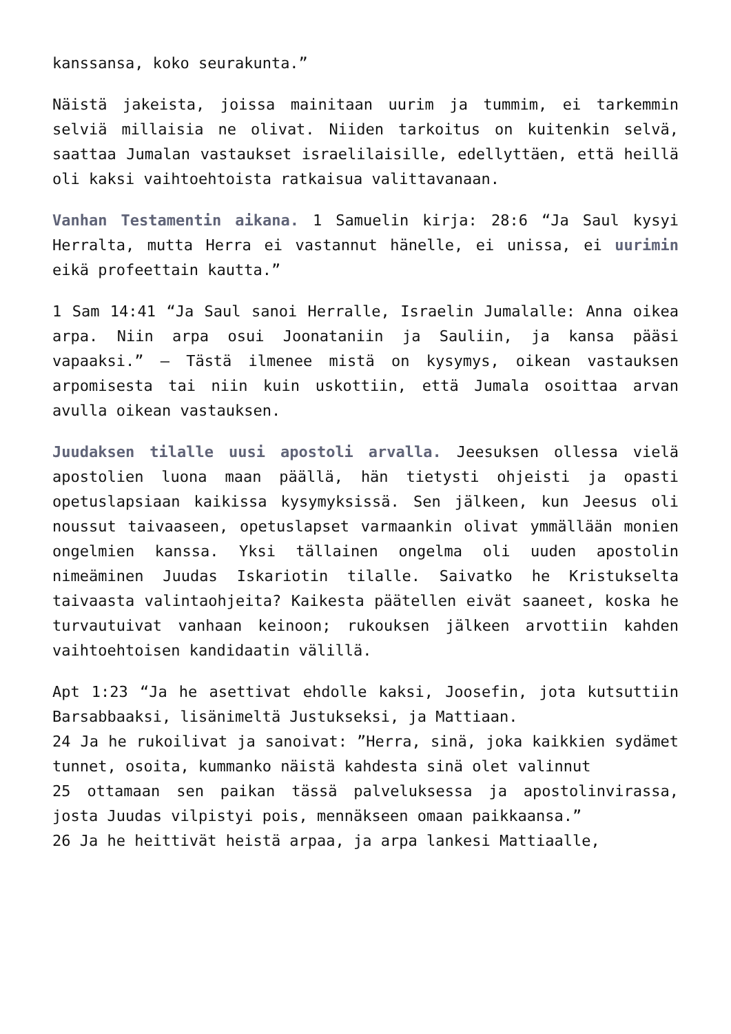kanssansa, koko seurakunta.”
Näistä jakeista, joissa mainitaan uurim ja tummim, ei tarkemmin selviä millaisia ne olivat. Niiden tarkoitus on kuitenkin selvä, saattaa Jumalan vastaukset israelilaisille, edellyttäen, että heillä oli kaksi vaihtoehtoista ratkaisua valittavanaan.
Vanhan Testamentin aikana. 1 Samuelin kirja: 28:6 “Ja Saul kysyi Herralta, mutta Herra ei vastannut hänelle, ei unissa, ei uurimin eikä profeettain kautta.”
1 Sam 14:41 “Ja Saul sanoi Herralle, Israelin Jumalalle: Anna oikea arpa. Niin arpa osui Joonataniin ja Sauliin, ja kansa pääsi vapaaksi.” – Tästä ilmenee mistä on kysymys, oikean vastauksen arpomisesta tai niin kuin uskottiin, että Jumala osoittaa arvan avulla oikean vastauksen.
Juudaksen tilalle uusi apostoli arvalla. Jeesuksen ollessa vielä apostolien luona maan päällä, hän tietysti ohjeisti ja opasti opetuslapsiaan kaikissa kysymyksissä. Sen jälkeen, kun Jeesus oli noussut taivaaseen, opetuslapset varmaankin olivat ymmällään monien ongelmien kanssa. Yksi tällainen ongelma oli uuden apostolin nimeäminen Juudas Iskariotin tilalle. Saivatko he Kristukselta taivaasta valintaohjeita? Kaikesta päätellen eivät saaneet, koska he turvautuivat vanhaan keinoon; rukouksen jälkeen arvottiin kahden vaihtoehtoisen kandidaatin välillä.
Apt 1:23 “Ja he asettivat ehdolle kaksi, Joosefin, jota kutsuttiin Barsabbaaksi, lisänimeltä Justukseksi, ja Mattiaan.
24 Ja he rukoilivat ja sanoivat: ”Herra, sinä, joka kaikkien sydämet tunnet, osoita, kummanko näistä kahdesta sinä olet valinnut
25 ottamaan sen paikan tässä palveluksessa ja apostolinvirassa, josta Juudas vilpistyi pois, mennäkseen omaan paikkaansa.”
26 Ja he heittivät heistä arpaa, ja arpa lankesi Mattiaalle,